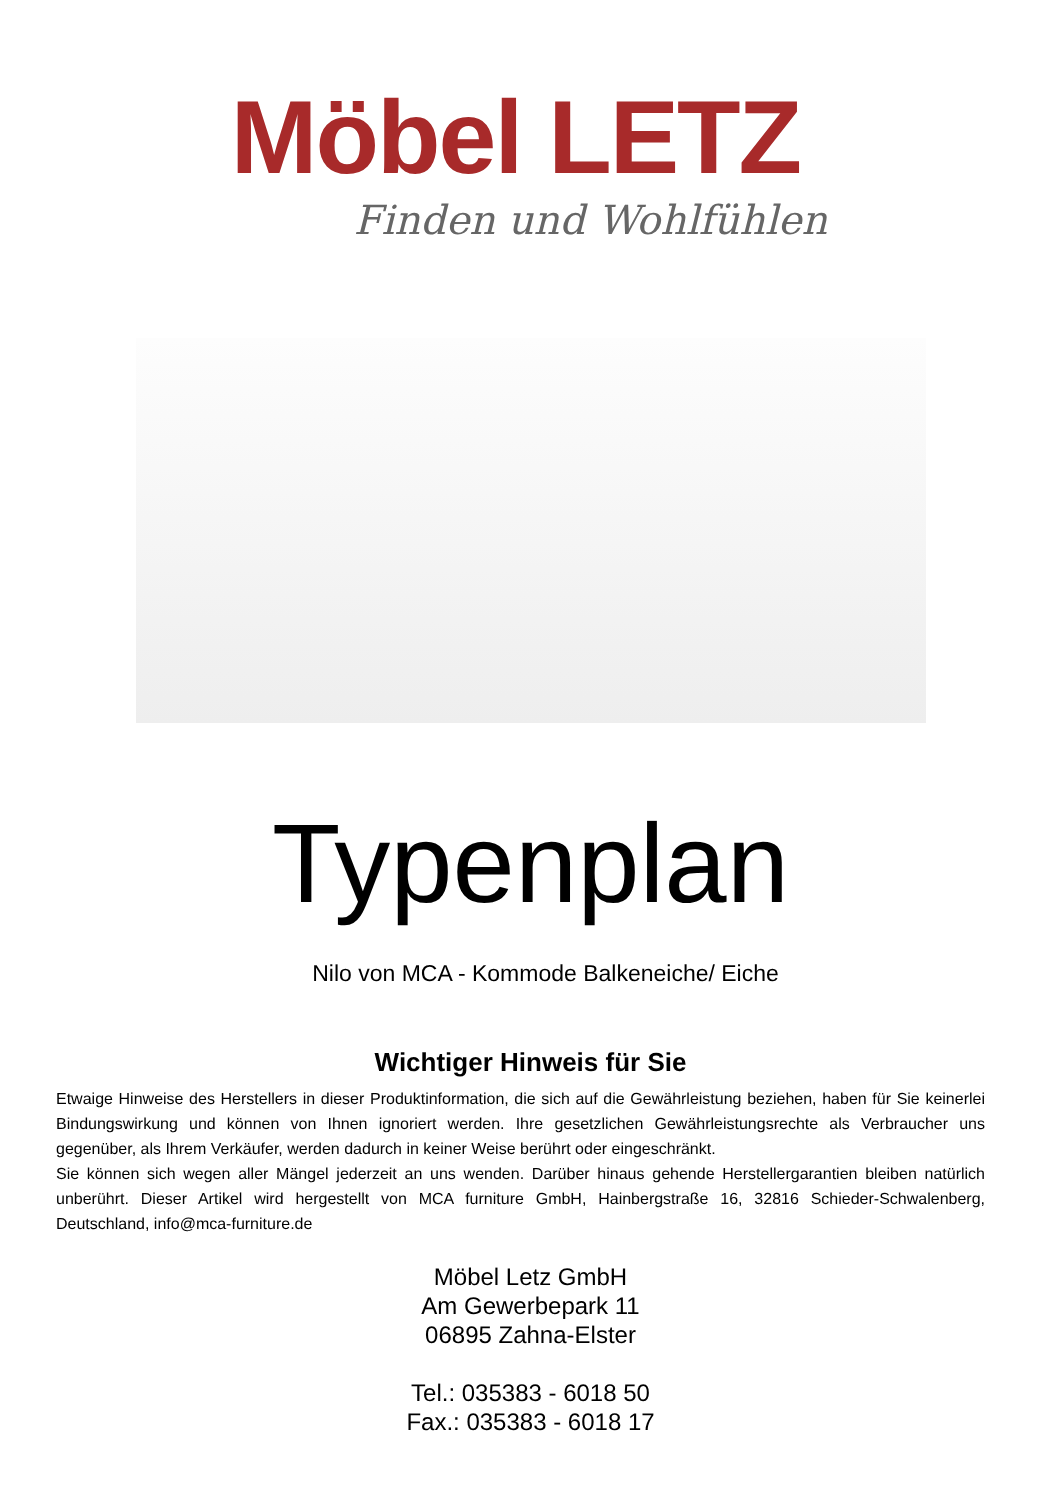Möbel LETZ
Finden und Wohlfühlen
Typenplan
Nilo von MCA - Kommode Balkeneiche/ Eiche
Wichtiger Hinweis für Sie
Etwaige Hinweise des Herstellers in dieser Produktinformation, die sich auf die Gewährleistung beziehen, haben für Sie keinerlei Bindungswirkung und können von Ihnen ignoriert werden. Ihre gesetzlichen Gewährleistungsrechte als Verbraucher uns gegenüber, als Ihrem Verkäufer, werden dadurch in keiner Weise berührt oder eingeschränkt.
Sie können sich wegen aller Mängel jederzeit an uns wenden. Darüber hinaus gehende Herstellergarantien bleiben natürlich unberührt. Dieser Artikel wird hergestellt von MCA furniture GmbH, Hainbergstraße 16, 32816 Schieder-Schwalenberg, Deutschland, info@mca-furniture.de
Möbel Letz GmbH
Am Gewerbepark 11
06895 Zahna-Elster
Tel.: 035383 - 6018 50
Fax.: 035383 - 6018 17